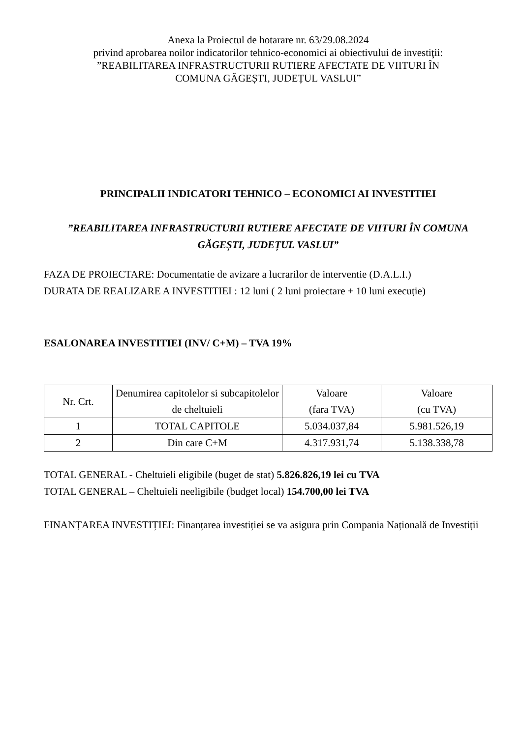Anexa la Proiectul de hotarare nr. 63/29.08.2024
privind aprobarea noilor indicatorilor tehnico-economici ai obiectivului de investiţii:
”REABILITAREA INFRASTRUCTURII RUTIERE AFECTATE DE VIITURI ÎN
COMUNA GĂGEȘTI, JUDEȚUL VASLUI”
PRINCIPALII INDICATORI TEHNICO – ECONOMICI AI INVESTITIEI
”REABILITAREA INFRASTRUCTURII RUTIERE AFECTATE DE VIITURI ÎN COMUNA GĂGEȘTI, JUDEȚUL VASLUI”
FAZA DE PROIECTARE: Documentatie de avizare a lucrarilor de interventie (D.A.L.I.)
DURATA DE REALIZARE A INVESTITIEI : 12 luni ( 2 luni proiectare + 10 luni execuție)
ESALONAREA INVESTITIEI (INV/ C+M) – TVA 19%
| Nr. Crt. | Denumirea capitolelor si subcapitolelor de cheltuieli | Valoare (fara TVA) | Valoare (cu TVA) |
| --- | --- | --- | --- |
| 1 | TOTAL CAPITOLE | 5.034.037,84 | 5.981.526,19 |
| 2 | Din care C+M | 4.317.931,74 | 5.138.338,78 |
TOTAL GENERAL - Cheltuieli eligibile (buget de stat) 5.826.826,19 lei cu TVA
TOTAL GENERAL – Cheltuieli neeligibile (budget local) 154.700,00 lei TVA
FINANȚAREA INVESTIȚIEI: Finanțarea investiției se va asigura prin Compania Națională de Investiții